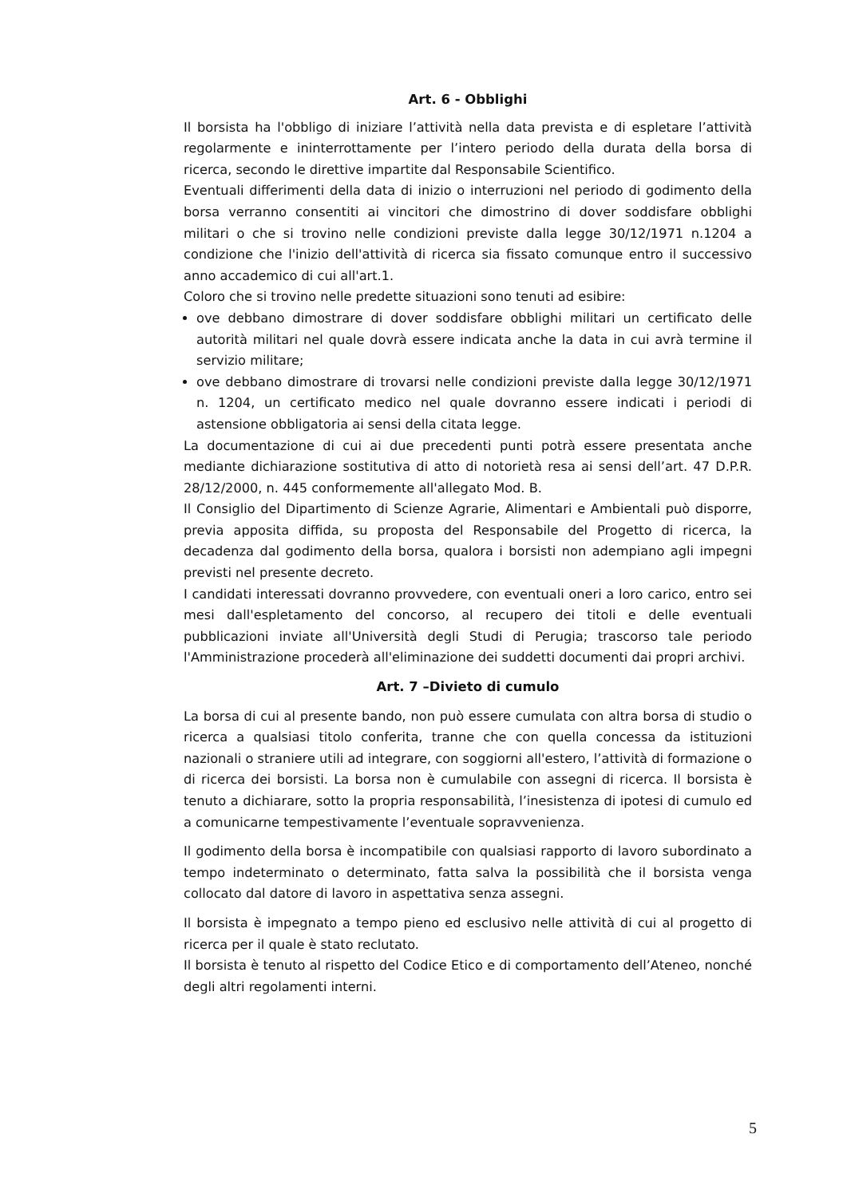Art. 6 - Obblighi
Il borsista ha l'obbligo di iniziare l’attività nella data prevista e di espletare l’attività regolarmente e ininterrottamente per l’intero periodo della durata della borsa di ricerca, secondo le direttive impartite dal Responsabile Scientifico.
Eventuali differimenti della data di inizio o interruzioni nel periodo di godimento della borsa verranno consentiti ai vincitori che dimostrino di dover soddisfare obblighi militari o che si trovino nelle condizioni previste dalla legge 30/12/1971 n.1204 a condizione che l'inizio dell'attività di ricerca sia fissato comunque entro il successivo anno accademico di cui all'art.1.
Coloro che si trovino nelle predette situazioni sono tenuti ad esibire:
ove debbano dimostrare di dover soddisfare obblighi militari un certificato delle autorità militari nel quale dovrà essere indicata anche la data in cui avrà termine il servizio militare;
ove debbano dimostrare di trovarsi nelle condizioni previste dalla legge 30/12/1971 n. 1204, un certificato medico nel quale dovranno essere indicati i periodi di astensione obbligatoria ai sensi della citata legge.
La documentazione di cui ai due precedenti punti potrà essere presentata anche mediante dichiarazione sostitutiva di atto di notorietà resa ai sensi dell’art. 47 D.P.R. 28/12/2000, n. 445 conformemente all'allegato Mod. B.
Il Consiglio del Dipartimento di Scienze Agrarie, Alimentari e Ambientali può disporre, previa apposita diffida, su proposta del Responsabile del Progetto di ricerca, la decadenza dal godimento della borsa, qualora i borsisti non adempiano agli impegni previsti nel presente decreto.
I candidati interessati dovranno provvedere, con eventuali oneri a loro carico, entro sei mesi dall'espletamento del concorso, al recupero dei titoli e delle eventuali pubblicazioni inviate all'Università degli Studi di Perugia; trascorso tale periodo l'Amministrazione procederà all'eliminazione dei suddetti documenti dai propri archivi.
Art. 7 –Divieto di cumulo
La borsa di cui al presente bando, non può essere cumulata con altra borsa di studio o ricerca a qualsiasi titolo conferita, tranne che con quella concessa da istituzioni nazionali o straniere utili ad integrare, con soggiorni all'estero, l’attività di formazione o di ricerca dei borsisti. La borsa non è cumulabile con assegni di ricerca. Il borsista è tenuto a dichiarare, sotto la propria responsabilità, l’inesistenza di ipotesi di cumulo ed a comunicarne tempestivamente l’eventuale sopravvenienza.
Il godimento della borsa è incompatibile con qualsiasi rapporto di lavoro subordinato a tempo indeterminato o determinato, fatta salva la possibilità che il borsista venga collocato dal datore di lavoro in aspettativa senza assegni.
Il borsista è impegnato a tempo pieno ed esclusivo nelle attività di cui al progetto di ricerca per il quale è stato reclutato.
Il borsista è tenuto al rispetto del Codice Etico e di comportamento dell’Ateneo, nonché degli altri regolamenti interni.
5